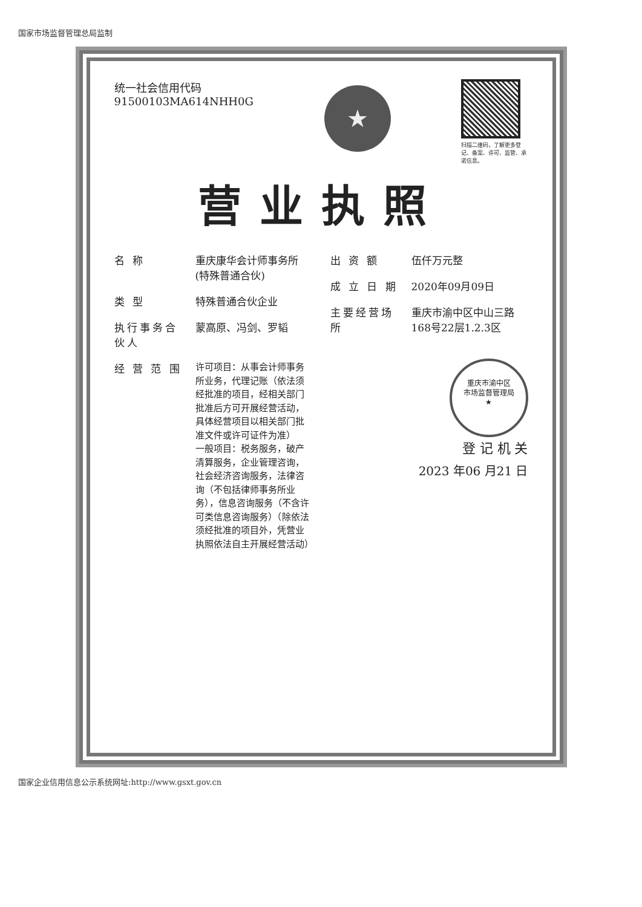国家市场监督管理总局监制
统一社会信用代码
91500103MA614NHH0G
★
扫描二维码，了解更多登记、备案、许可、监管、承诺信息。
营业执照
名 称 重庆康华会计师事务所(特殊普通合伙)
类 型 特殊普通合伙企业
执行事务合伙人 蒙高原、冯剑、罗韬
经 营 范 围 许可项目：从事会计师事务所业务，代理记账（依法须经批准的项目，经相关部门批准后方可开展经营活动，具体经营项目以相关部门批准文件或许可证件为准）
一般项目：税务服务，破产清算服务，企业管理咨询，社会经济咨询服务，法律咨询（不包括律师事务所业务），信息咨询服务（不含许可类信息咨询服务）（除依法须经批准的项目外，凭营业执照依法自主开展经营活动）
出 资 额 伍仟万元整
成 立 日 期 2020年09月09日
主要经营场所 重庆市渝中区中山三路168号22层1.2.3区
重庆市渝中区
市场监督管理局
★
登 记 机 关
2023 年06 月21 日
国家企业信用信息公示系统网址:http://www.gsxt.gov.cn